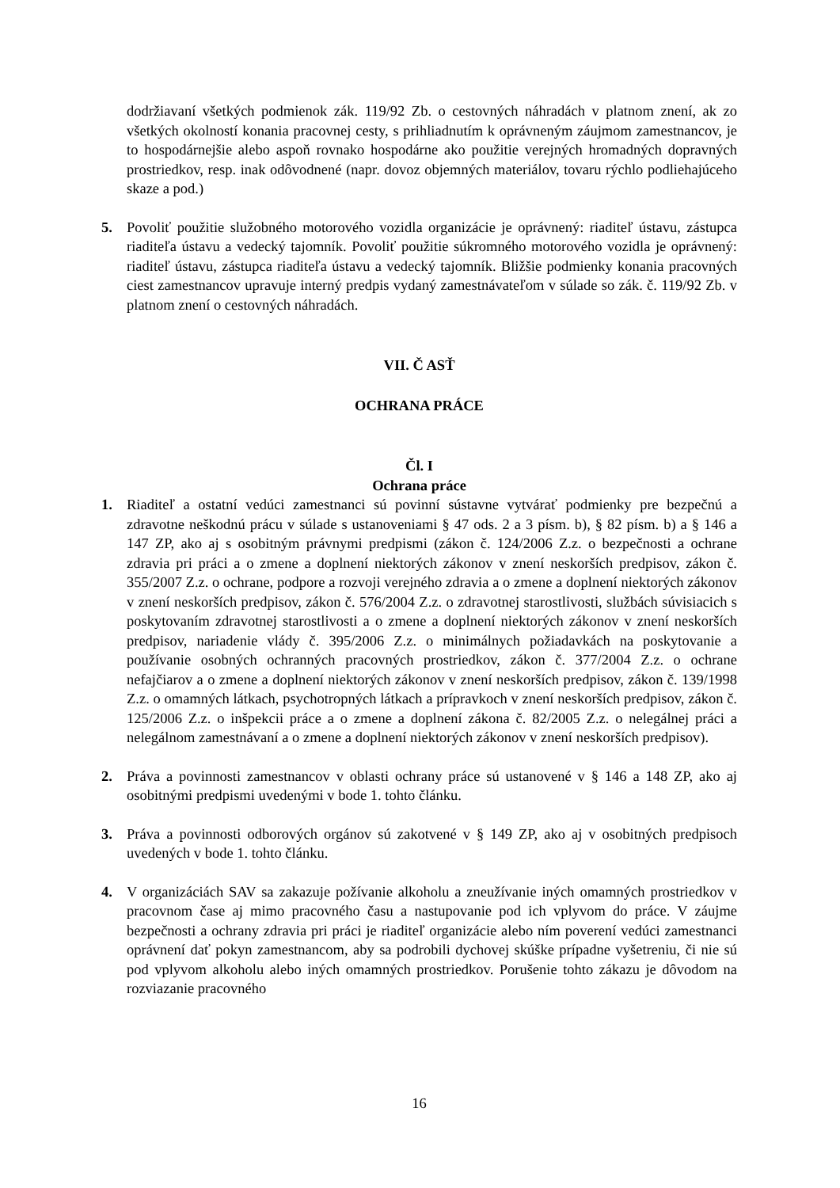dodržiavaní všetkých podmienok zák. 119/92 Zb. o cestovných náhradách v platnom znení, ak zo všetkých okolností konania pracovnej cesty, s prihliadnutím k oprávneným záujmom zamestnancov, je to hospodárnejšie alebo aspoň rovnako hospodárne ako použitie verejných hromadných dopravných prostriedkov, resp. inak odôvodnené (napr. dovoz objemných materiálov, tovaru rýchlo podliehajúceho skaze a pod.)
5. Povoliť použitie služobného motorového vozidla organizácie je oprávnený: riaditeľ ústavu, zástupca riaditeľa ústavu a vedecký tajomník. Povoliť použitie súkromného motorového vozidla je oprávnený: riaditeľ ústavu, zástupca riaditeľa ústavu a vedecký tajomník. Bližšie podmienky konania pracovných ciest zamestnancov upravuje interný predpis vydaný zamestnávateľom v súlade so zák. č. 119/92 Zb. v platnom znení o cestovných náhradách.
VII. Č ASŤ
OCHRANA PRÁCE
Čl. I
Ochrana práce
1. Riaditeľ a ostatní vedúci zamestnanci sú povinní sústavne vytvárať podmienky pre bezpečnú a zdravotne neškodnú prácu v súlade s ustanoveniami § 47 ods. 2 a 3 písm. b), § 82 písm. b) a § 146 a 147 ZP, ako aj s osobitným právnymi predpismi (zákon č. 124/2006 Z.z. o bezpečnosti a ochrane zdravia pri práci a o zmene a doplnení niektorých zákonov v znení neskorších predpisov, zákon č. 355/2007 Z.z. o ochrane, podpore a rozvoji verejného zdravia a o zmene a doplnení niektorých zákonov v znení neskorších predpisov, zákon č. 576/2004 Z.z. o zdravotnej starostlivosti, službách súvisiacich s poskytovaním zdravotnej starostlivosti a o zmene a doplnení niektorých zákonov v znení neskorších predpisov, nariadenie vlády č. 395/2006 Z.z. o minimálnych požiadavkách na poskytovanie a používanie osobných ochranných pracovných prostriedkov, zákon č. 377/2004 Z.z. o ochrane nefajčiarov a o zmene a doplnení niektorých zákonov v znení neskorších predpisov, zákon č. 139/1998 Z.z. o omamných látkach, psychotropných látkach a prípravkoch v znení neskorších predpisov, zákon č. 125/2006 Z.z. o inšpekcii práce a o zmene a doplnení zákona č. 82/2005 Z.z. o nelegálnej práci a nelegálnom zamestnávaní a o zmene a doplnení niektorých zákonov v znení neskorších predpisov).
2. Práva a povinnosti zamestnancov v oblasti ochrany práce sú ustanovené v § 146 a 148 ZP, ako aj osobitnými predpismi uvedenými v bode 1. tohto článku.
3. Práva a povinnosti odborových orgánov sú zakotvené v § 149 ZP, ako aj v osobitných predpisoch uvedených v bode 1. tohto článku.
4. V organizáciách SAV sa zakazuje požívanie alkoholu a zneužívanie iných omamných prostriedkov v pracovnom čase aj mimo pracovného času a nastupovanie pod ich vplyvom do práce. V záujme bezpečnosti a ochrany zdravia pri práci je riaditeľ organizácie alebo ním poverení vedúci zamestnanci oprávnení dať pokyn zamestnancom, aby sa podrobili dychovej skúške prípadne vyšetreniu, či nie sú pod vplyvom alkoholu alebo iných omamných prostriedkov. Porušenie tohto zákazu je dôvodom na rozviazanie pracovného
16